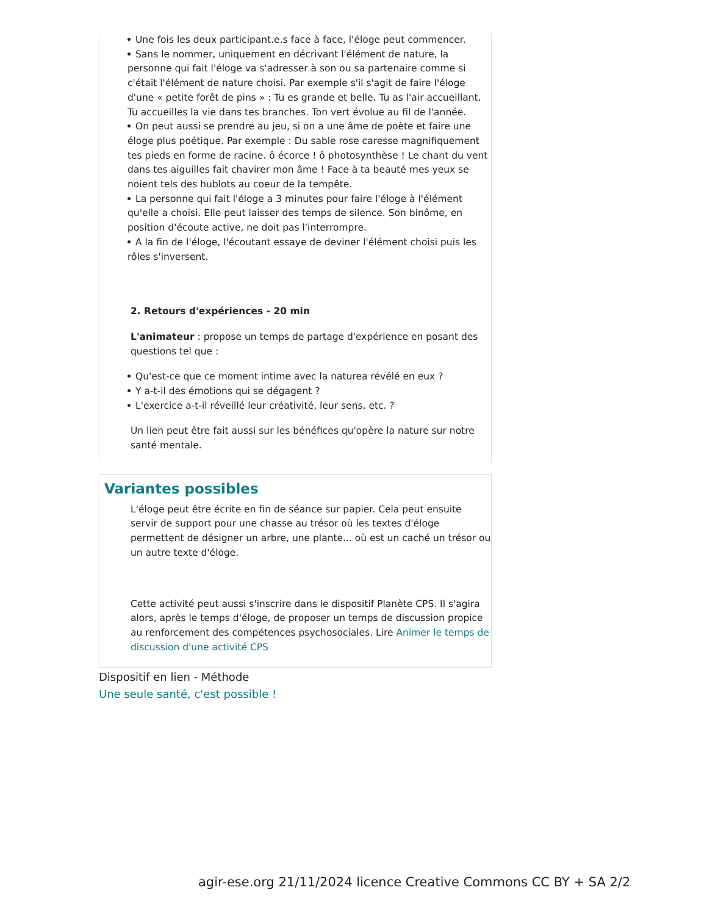Une fois les deux participant.e.s face à face, l'éloge peut commencer.
Sans le nommer, uniquement en décrivant l'élément de nature, la personne qui fait l'éloge va s'adresser à son ou sa partenaire comme si c'était l'élément de nature choisi. Par exemple s'il s'agit de faire l'éloge d'une « petite forêt de pins » : Tu es grande et belle. Tu as l'air accueillant. Tu accueilles la vie dans tes branches. Ton vert évolue au fil de l'année.
On peut aussi se prendre au jeu, si on a une âme de poète et faire une éloge plus poétique. Par exemple : Du sable rose caresse magnifiquement tes pieds en forme de racine. ô écorce ! ô photosynthèse ! Le chant du vent dans tes aiguilles fait chavirer mon âme ! Face à ta beauté mes yeux se noient tels des hublots au coeur de la tempête.
La personne qui fait l'éloge a 3 minutes pour faire l'éloge à l'élément qu'elle a choisi. Elle peut laisser des temps de silence. Son binôme, en position d'écoute active, ne doit pas l'interrompre.
A la fin de l'éloge, l'écoutant essaye de deviner l'élément choisi puis les rôles s'inversent.
2. Retours d'expériences - 20 min
L'animateur : propose un temps de partage d'expérience en posant des questions tel que :
Qu'est-ce que ce moment intime avec la naturea révélé en eux ?
Y a-t-il des émotions qui se dégagent ?
L'exercice a-t-il réveillé leur créativité, leur sens, etc. ?
Un lien peut être fait aussi sur les bénéfices qu'opère la nature sur notre santé mentale.
Variantes possibles
L'éloge peut être écrite en fin de séance sur papier. Cela peut ensuite servir de support pour une chasse au trésor où les textes d'éloge permettent de désigner un arbre, une plante... où est un caché un trésor ou un autre texte d'éloge.
Cette activité peut aussi s'inscrire dans le dispositif Planète CPS. Il s'agira alors, après le temps d'éloge, de proposer un temps de discussion propice au renforcement des compétences psychosociales. Lire Animer le temps de discussion d'une activité CPS
Dispositif en lien - Méthode
Une seule santé, c'est possible !
agir-ese.org 21/11/2024 licence Creative Commons CC BY + SA 2/2